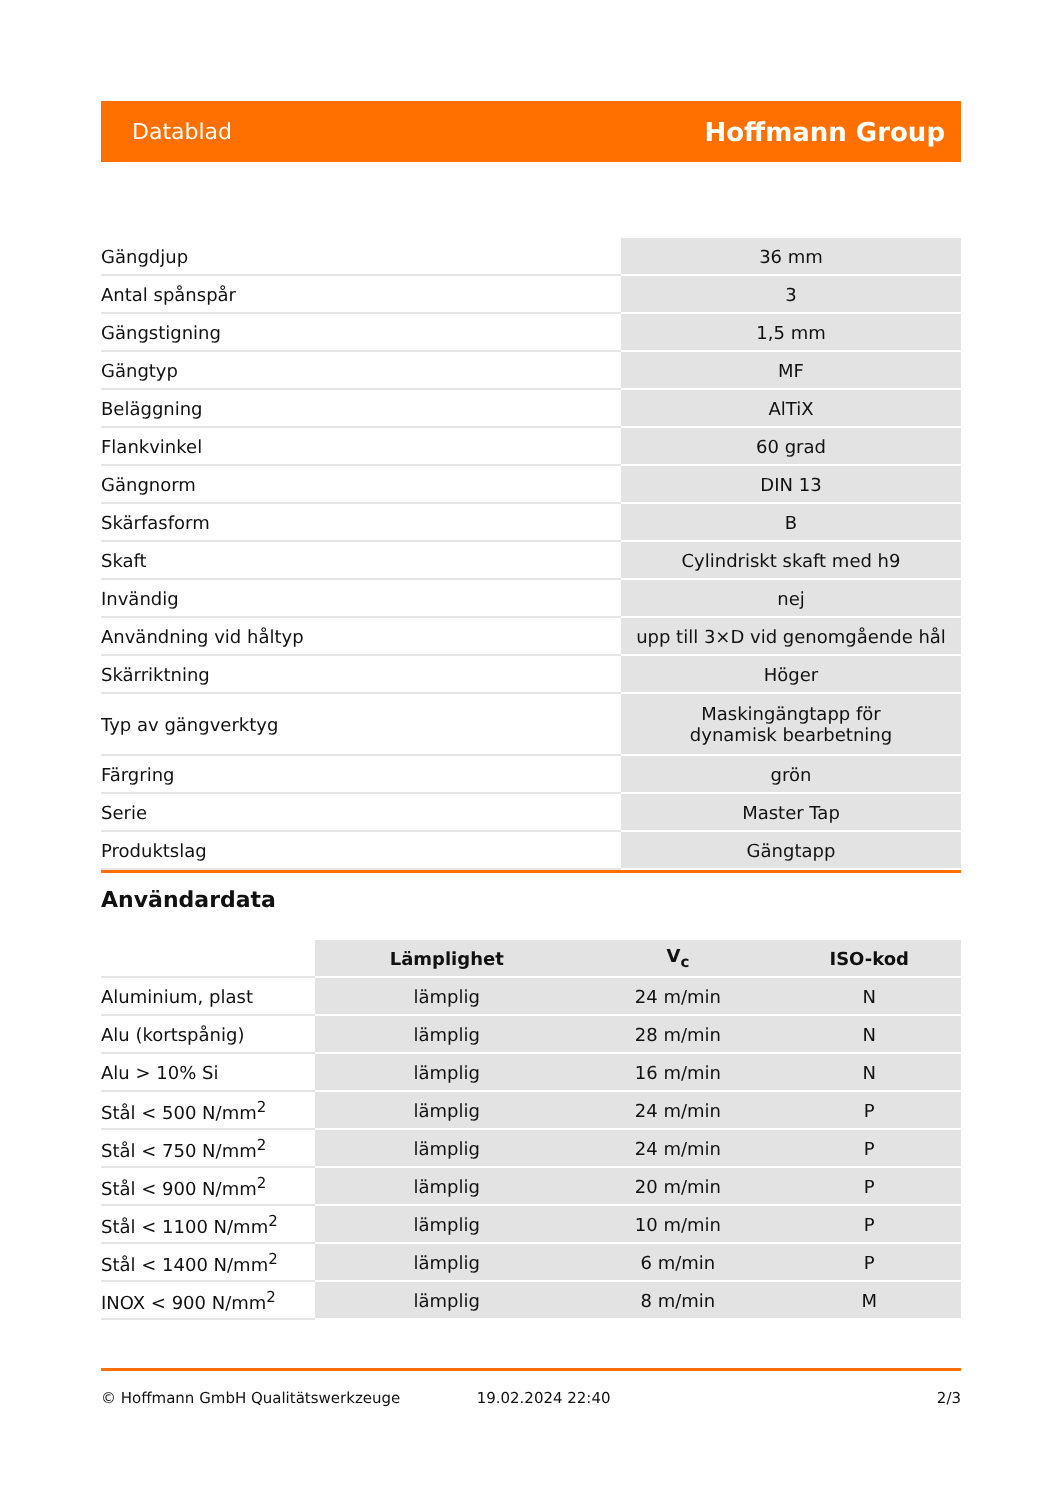Datablad Hoffmann Group
| Gängdjup | 36 mm |
| Antal spånspår | 3 |
| Gängstigning | 1,5 mm |
| Gängtyp | MF |
| Beläggning | AlTiX |
| Flankvinkel | 60 grad |
| Gängnorm | DIN 13 |
| Skärfasform | B |
| Skaft | Cylindriskt skaft med h9 |
| Invändig | nej |
| Användning vid håltyp | upp till 3×D vid genomgående hål |
| Skärriktning | Höger |
| Typ av gängverktyg | Maskingängtapp för dynamisk bearbetning |
| Färgring | grön |
| Serie | Master Tap |
| Produktslag | Gängtapp |
Användardata
| | Lämplighet | V<sub>c</sub> | ISO-kod |
| --- | --- | --- | --- |
| Aluminium, plast | lämplig | 24 m/min | N |
| Alu (kortspånig) | lämplig | 28 m/min | N |
| Alu > 10% Si | lämplig | 16 m/min | N |
| Stål < 500 N/mm<sup>2</sup> | lämplig | 24 m/min | P |
| Stål < 750 N/mm<sup>2</sup> | lämplig | 24 m/min | P |
| Stål < 900 N/mm<sup>2</sup> | lämplig | 20 m/min | P |
| Stål < 1100 N/mm<sup>2</sup> | lämplig | 10 m/min | P |
| Stål < 1400 N/mm<sup>2</sup> | lämplig | 6 m/min | P |
| INOX < 900 N/mm<sup>2</sup> | lämplig | 8 m/min | M |
© Hoffmann GmbH Qualitätswerkzeuge 19.02.2024 22:40 2/3